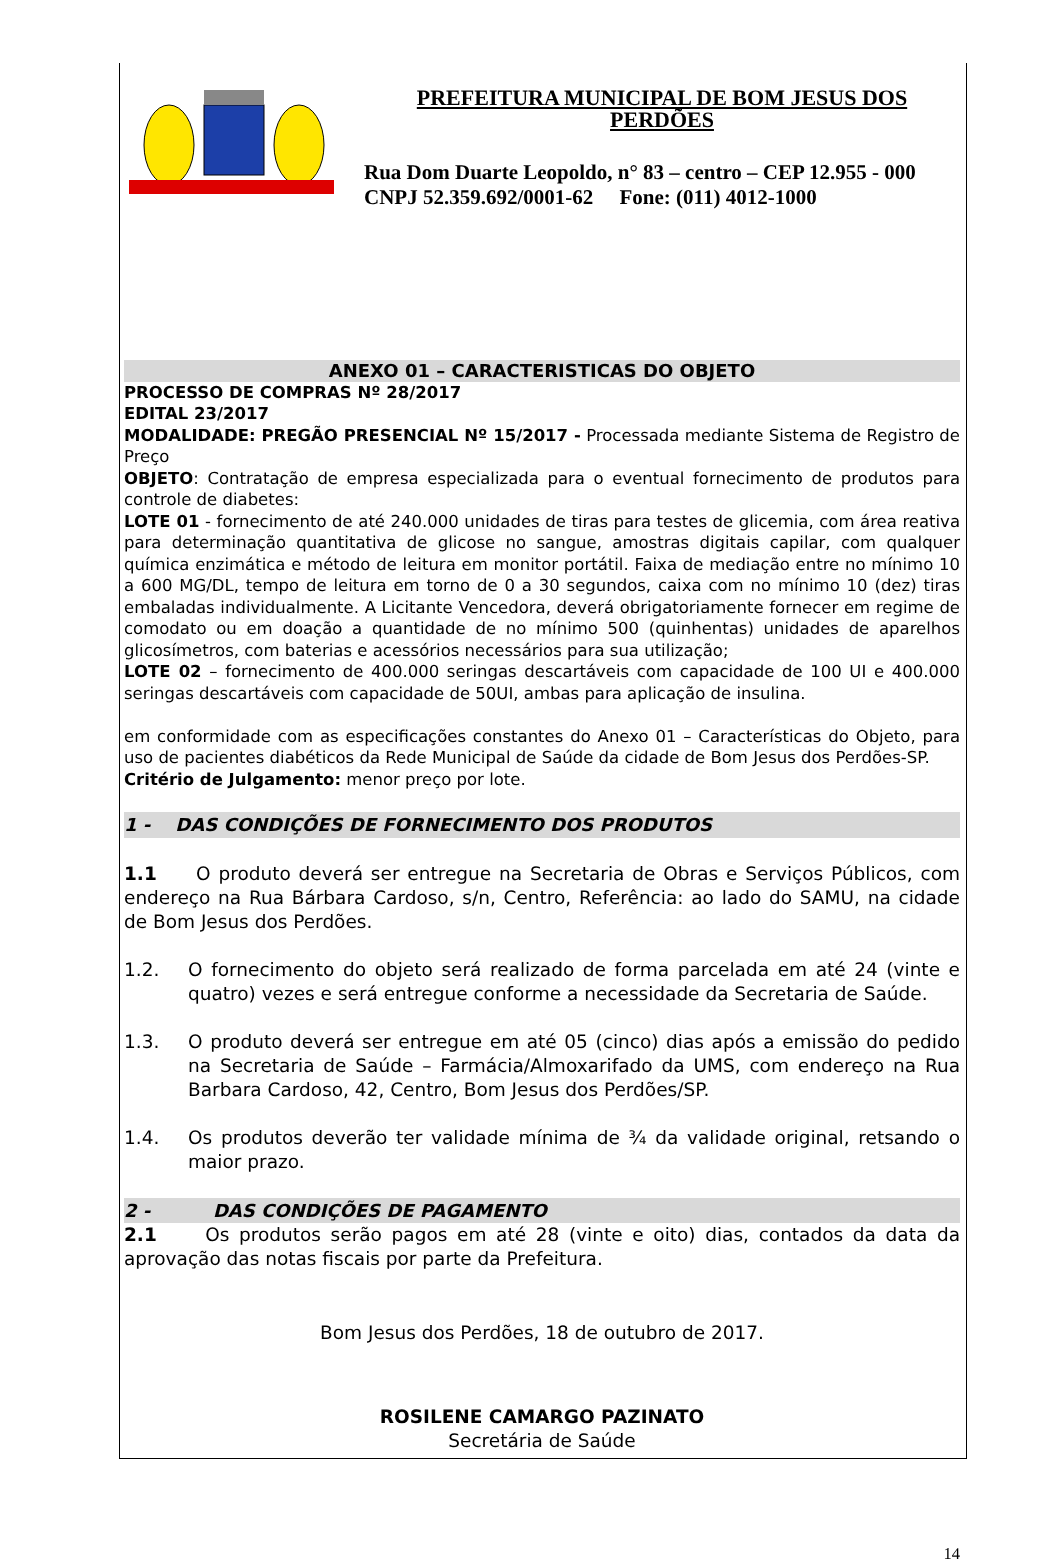PREFEITURA MUNICIPAL DE BOM JESUS DOS PERDÕES
Rua Dom Duarte Leopoldo, n° 83 – centro – CEP 12.955 - 000
CNPJ 52.359.692/0001-62 Fone: (011) 4012-1000
ANEXO 01 – CARACTERISTICAS DO OBJETO
PROCESSO DE COMPRAS Nº 28/2017
EDITAL 23/2017
MODALIDADE: PREGÃO PRESENCIAL Nº 15/2017 - Processada mediante Sistema de Registro de Preço
OBJETO: Contratação de empresa especializada para o eventual fornecimento de produtos para controle de diabetes:
LOTE 01 - fornecimento de até 240.000 unidades de tiras para testes de glicemia, com área reativa para determinação quantitativa de glicose no sangue, amostras digitais capilar, com qualquer química enzimática e método de leitura em monitor portátil. Faixa de mediação entre no mínimo 10 a 600 MG/DL, tempo de leitura em torno de 0 a 30 segundos, caixa com no mínimo 10 (dez) tiras embaladas individualmente. A Licitante Vencedora, deverá obrigatoriamente fornecer em regime de comodato ou em doação a quantidade de no mínimo 500 (quinhentas) unidades de aparelhos glicosímetros, com baterias e acessórios necessários para sua utilização;
LOTE 02 – fornecimento de 400.000 seringas descartáveis com capacidade de 100 UI e 400.000 seringas descartáveis com capacidade de 50UI, ambas para aplicação de insulina.
em conformidade com as especificações constantes do Anexo 01 – Características do Objeto, para uso de pacientes diabéticos da Rede Municipal de Saúde da cidade de Bom Jesus dos Perdões-SP.
Critério de Julgamento: menor preço por lote.
1 - DAS CONDIÇÕES DE FORNECIMENTO DOS PRODUTOS
1.1 O produto deverá ser entregue na Secretaria de Obras e Serviços Públicos, com endereço na Rua Bárbara Cardoso, s/n, Centro, Referência: ao lado do SAMU, na cidade de Bom Jesus dos Perdões.
1.2. O fornecimento do objeto será realizado de forma parcelada em até 24 (vinte e quatro) vezes e será entregue conforme a necessidade da Secretaria de Saúde.
1.3. O produto deverá ser entregue em até 05 (cinco) dias após a emissão do pedido na Secretaria de Saúde – Farmácia/Almoxarifado da UMS, com endereço na Rua Barbara Cardoso, 42, Centro, Bom Jesus dos Perdões/SP.
1.4. Os produtos deverão ter validade mínima de ¾ da validade original, retsando o maior prazo.
2 - DAS CONDIÇÕES DE PAGAMENTO
2.1 Os produtos serão pagos em até 28 (vinte e oito) dias, contados da data da aprovação das notas fiscais por parte da Prefeitura.
Bom Jesus dos Perdões, 18 de outubro de 2017.
ROSILENE CAMARGO PAZINATO
Secretária de Saúde
14